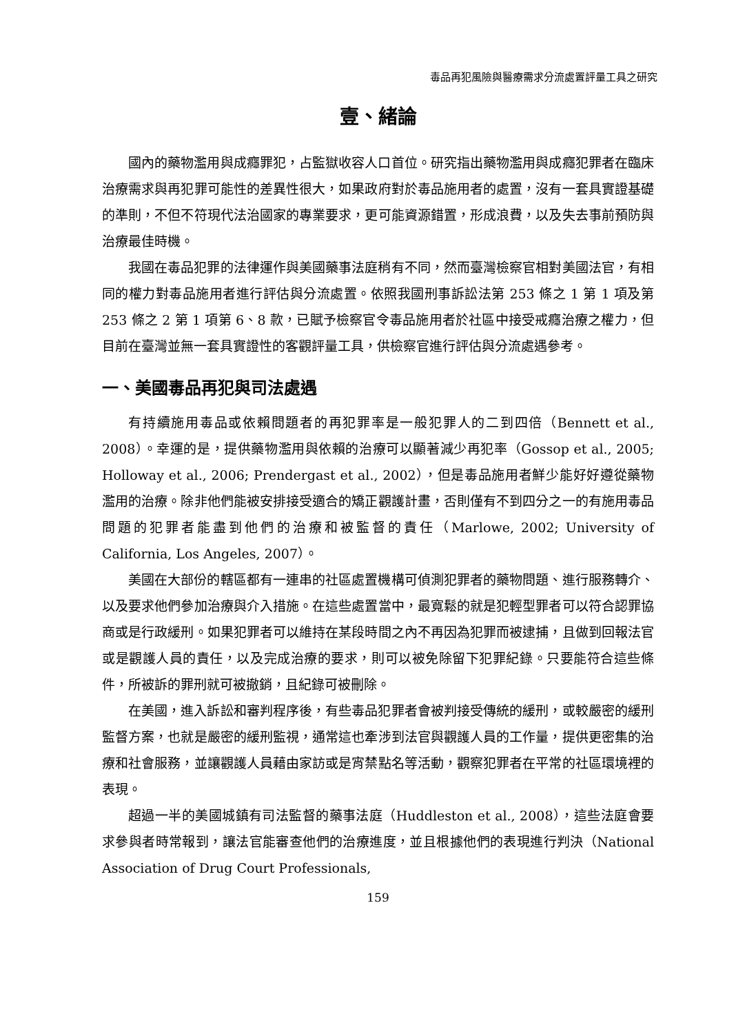毒品再犯風險與醫療需求分流處置評量工具之研究
壹、緒論
國內的藥物濫用與成癮罪犯，占監獄收容人口首位。研究指出藥物濫用與成癮犯罪者在臨床治療需求與再犯罪可能性的差異性很大，如果政府對於毒品施用者的處置，沒有一套具實證基礎的準則，不但不符現代法治國家的專業要求，更可能資源錯置，形成浪費，以及失去事前預防與治療最佳時機。
我國在毒品犯罪的法律運作與美國藥事法庭稍有不同，然而臺灣檢察官相對美國法官，有相同的權力對毒品施用者進行評估與分流處置。依照我國刑事訴訟法第 253 條之 1 第 1 項及第 253 條之 2 第 1 項第 6、8 款，已賦予檢察官令毒品施用者於社區中接受戒癮治療之權力，但目前在臺灣並無一套具實證性的客觀評量工具，供檢察官進行評估與分流處遇參考。
一、美國毒品再犯與司法處遇
有持續施用毒品或依賴問題者的再犯罪率是一般犯罪人的二到四倍（Bennett et al., 2008）。幸運的是，提供藥物濫用與依賴的治療可以顯著減少再犯率（Gossop et al., 2005; Holloway et al., 2006; Prendergast et al., 2002），但是毒品施用者鮮少能好好遵從藥物濫用的治療。除非他們能被安排接受適合的矯正觀護計畫，否則僅有不到四分之一的有施用毒品問題的犯罪者能盡到他們的治療和被監督的責任（Marlowe, 2002; University of California, Los Angeles, 2007）。
美國在大部份的轄區都有一連串的社區處置機構可偵測犯罪者的藥物問題、進行服務轉介、以及要求他們參加治療與介入措施。在這些處置當中，最寬鬆的就是犯輕型罪者可以符合認罪協商或是行政緩刑。如果犯罪者可以維持在某段時間之內不再因為犯罪而被逮捕，且做到回報法官或是觀護人員的責任，以及完成治療的要求，則可以被免除留下犯罪紀錄。只要能符合這些條件，所被訴的罪刑就可被撤銷，且紀錄可被刪除。
在美國，進入訴訟和審判程序後，有些毒品犯罪者會被判接受傳統的緩刑，或較嚴密的緩刑監督方案，也就是嚴密的緩刑監視，通常這也牽涉到法官與觀護人員的工作量，提供更密集的治療和社會服務，並讓觀護人員藉由家訪或是宵禁點名等活動，觀察犯罪者在平常的社區環境裡的表現。
超過一半的美國城鎮有司法監督的藥事法庭（Huddleston et al., 2008），這些法庭會要求參與者時常報到，讓法官能審查他們的治療進度，並且根據他們的表現進行判決（National Association of Drug Court Professionals,
159